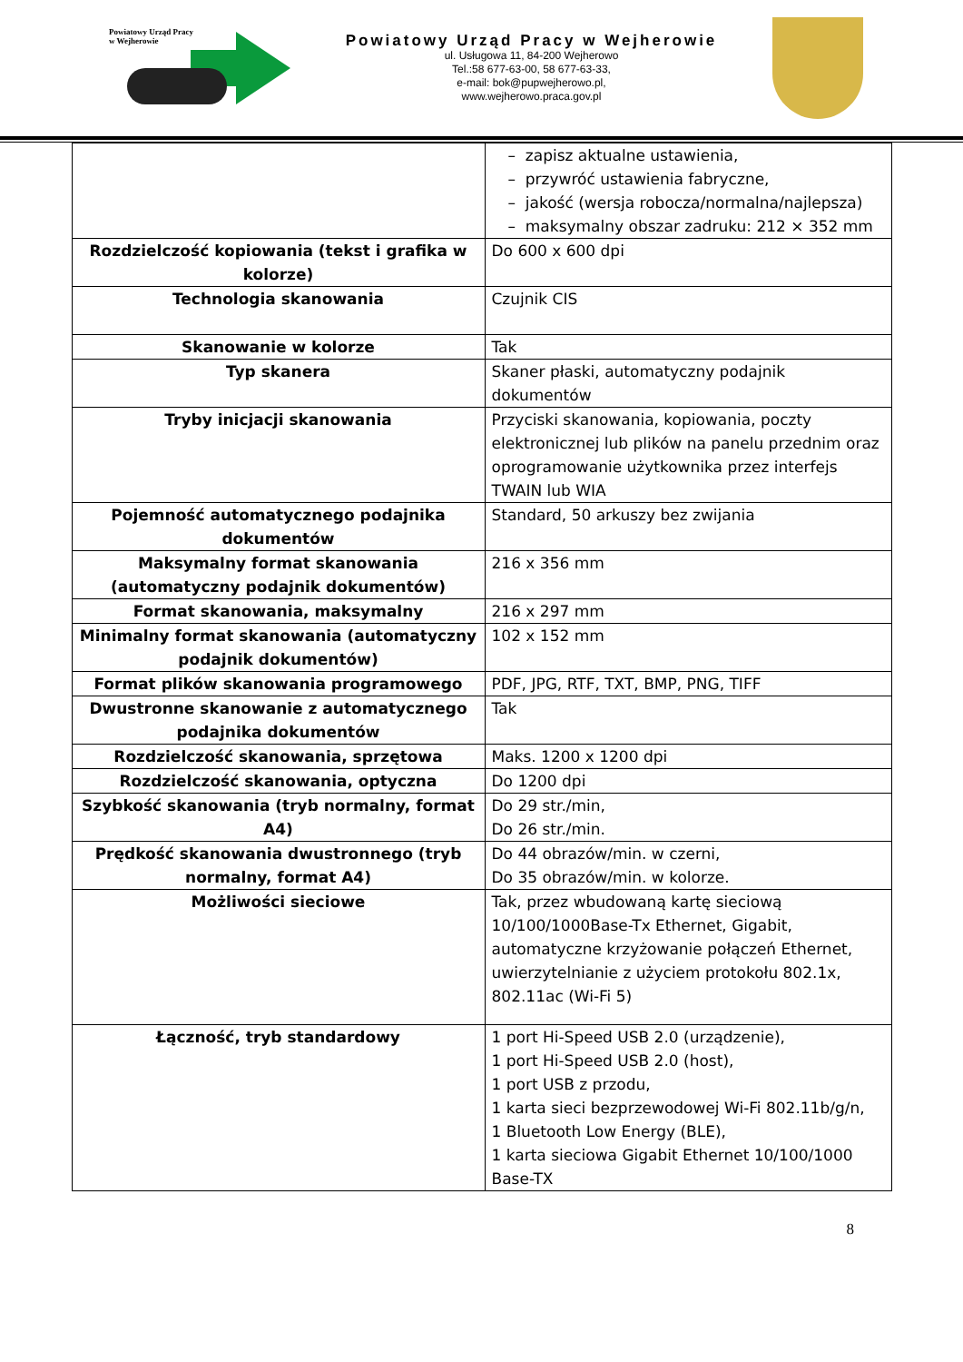Powiatowy Urząd Pracy
w Wejherowie
Powiatowy Urząd Pracy w Wejherowie
ul. Usługowa 11, 84-200 Wejherowo
Tel.:58 677-63-00, 58 677-63-33,
e-mail: bok@pupwejherowo.pl,
www.wejherowo.praca.gov.pl
| | – zapisz aktualne ustawienia, – przywróć ustawienia fabryczne, – jakość (wersja robocza/normalna/najlepsza) – maksymalny obszar zadruku: 212 × 352 mm |
| Rozdzielczość kopiowania (tekst i grafika w kolorze) | Do 600 x 600 dpi |
| Technologia skanowania | Czujnik CIS |
| Skanowanie w kolorze | Tak |
| Typ skanera | Skaner płaski, automatyczny podajnik dokumentów |
| Tryby inicjacji skanowania | Przyciski skanowania, kopiowania, poczty elektronicznej lub plików na panelu przednim oraz oprogramowanie użytkownika przez interfejs TWAIN lub WIA |
| Pojemność automatycznego podajnika dokumentów | Standard, 50 arkuszy bez zwijania |
| Maksymalny format skanowania (automatyczny podajnik dokumentów) | 216 x 356 mm |
| Format skanowania, maksymalny | 216 x 297 mm |
| Minimalny format skanowania (automatyczny podajnik dokumentów) | 102 x 152 mm |
| Format plików skanowania programowego | PDF, JPG, RTF, TXT, BMP, PNG, TIFF |
| Dwustronne skanowanie z automatycznego podajnika dokumentów | Tak |
| Rozdzielczość skanowania, sprzętowa | Maks. 1200 x 1200 dpi |
| Rozdzielczość skanowania, optyczna | Do 1200 dpi |
| Szybkość skanowania (tryb normalny, format A4) | Do 29 str./min, Do 26 str./min. |
| Prędkość skanowania dwustronnego (tryb normalny, format A4) | Do 44 obrazów/min. w czerni, Do 35 obrazów/min. w kolorze. |
| Możliwości sieciowe | Tak, przez wbudowaną kartę sieciową 10/100/1000Base-Tx Ethernet, Gigabit, automatyczne krzyżowanie połączeń Ethernet, uwierzytelnianie z użyciem protokołu 802.1x, 802.11ac (Wi-Fi 5) |
| Łączność, tryb standardowy | 1 port Hi-Speed USB 2.0 (urządzenie), 1 port Hi-Speed USB 2.0 (host), 1 port USB z przodu, 1 karta sieci bezprzewodowej Wi-Fi 802.11b/g/n, 1 Bluetooth Low Energy (BLE), 1 karta sieciowa Gigabit Ethernet 10/100/1000 Base-TX |
8